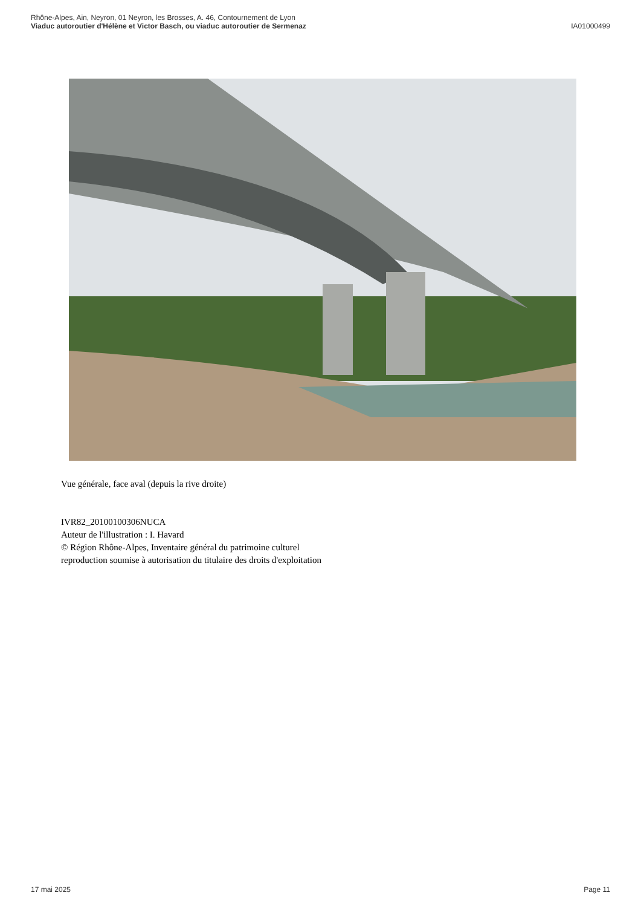Rhône-Alpes, Ain, Neyron, 01 Neyron, les Brosses, A. 46, Contournement de Lyon
Viaduc autoroutier d'Hélène et Victor Basch, ou viaduc autoroutier de Sermenaz
IA01000499
Vue générale, face aval (depuis la rive droite)
IVR82_20100100306NUCA
Auteur de l'illustration : I. Havard
© Région Rhône-Alpes, Inventaire général du patrimoine culturel
reproduction soumise à autorisation du titulaire des droits d'exploitation
17 mai 2025 Page 11